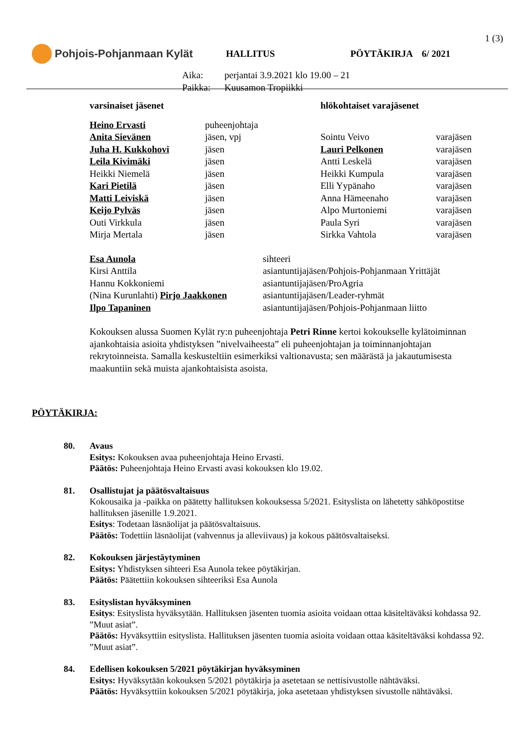1 (3)
Pohjois-Pohjanmaan Kylät
HALLITUS PÖYTÄKIRJA 6/ 2021
Aika: perjantai 3.9.2021 klo 19.00 – 21
Paikka: Kuusamon Tropiikki
| varsinaiset jäsenet | | hlökohtaiset varajäsenet | |
| Heino Ervasti | puheenjohtaja | | |
| Anita Sievänen | jäsen, vpj | Sointu Veivo | varajäsen |
| Juha H. Kukkohovi | jäsen | Lauri Pelkonen | varajäsen |
| Leila Kivimäki | jäsen | Antti Leskelä | varajäsen |
| Heikki Niemelä | jäsen | Heikki Kumpula | varajäsen |
| Kari Pietilä | jäsen | Elli Yypänaho | varajäsen |
| Matti Leiviskä | jäsen | Anna Hämeenaho | varajäsen |
| Keijo Pylväs | jäsen | Alpo Murtoniemi | varajäsen |
| Outi Virkkula | jäsen | Paula Syri | varajäsen |
| Mirja Mertala | jäsen | Sirkka Vahtola | varajäsen |
| Esa Aunola | sihteeri |
| Kirsi Anttila | asiantuntijajäsen/Pohjois-Pohjanmaan Yrittäjät |
| Hannu Kokkoniemi | asiantuntijajäsen/ProAgria |
| (Nina Kurunlahti) Pirjo Jaakkonen | asiantuntijajäsen/Leader-ryhmät |
| Ilpo Tapaninen | asiantuntijajäsen/Pohjois-Pohjanmaan liitto |
Kokouksen alussa Suomen Kylät ry:n puheenjohtaja Petri Rinne kertoi kokoukselle kylätoiminnan ajankohtaisia asioita yhdistyksen ”nivelvaiheesta” eli puheenjohtajan ja toiminnanjohtajan rekrytoinneista. Samalla keskusteltiin esimerkiksi valtionavusta; sen määrästä ja jakautumisesta maakuntiin sekä muista ajankohtaisista asoista.
PÖYTÄKIRJA:
80. Avaus
Esitys: Kokouksen avaa puheenjohtaja Heino Ervasti.
Päätös: Puheenjohtaja Heino Ervasti avasi kokouksen klo 19.02.
81. Osallistujat ja päätösvaltaisuus
Kokousaika ja -paikka on päätetty hallituksen kokouksessa 5/2021. Esityslista on lähetetty sähköpostitse hallituksen jäsenille 1.9.2021.
Esitys: Todetaan läsnäolijat ja päätösvaltaisuus.
Päätös: Todettiin läsnäolijat (vahvennus ja alleviivaus) ja kokous päätösvaltaiseksi.
82. Kokouksen järjestäytyminen
Esitys: Yhdistyksen sihteeri Esa Aunola tekee pöytäkirjan.
Päätös: Päätettiin kokouksen sihteeriksi Esa Aunola
83. Esityslistan hyväksyminen
Esitys: Esityslista hyväksytään. Hallituksen jäsenten tuomia asioita voidaan ottaa käsiteltäväksi kohdassa 92. ”Muut asiat”.
Päätös: Hyväksyttiin esityslista. Hallituksen jäsenten tuomia asioita voidaan ottaa käsiteltäväksi kohdassa 92. ”Muut asiat”.
84. Edellisen kokouksen 5/2021 pöytäkirjan hyväksyminen
Esitys: Hyväksytään kokouksen 5/2021 pöytäkirja ja asetetaan se nettisivustolle nähtäväksi.
Päätös: Hyväksyttiin kokouksen 5/2021 pöytäkirja, joka asetetaan yhdistyksen sivustolle nähtäväksi.